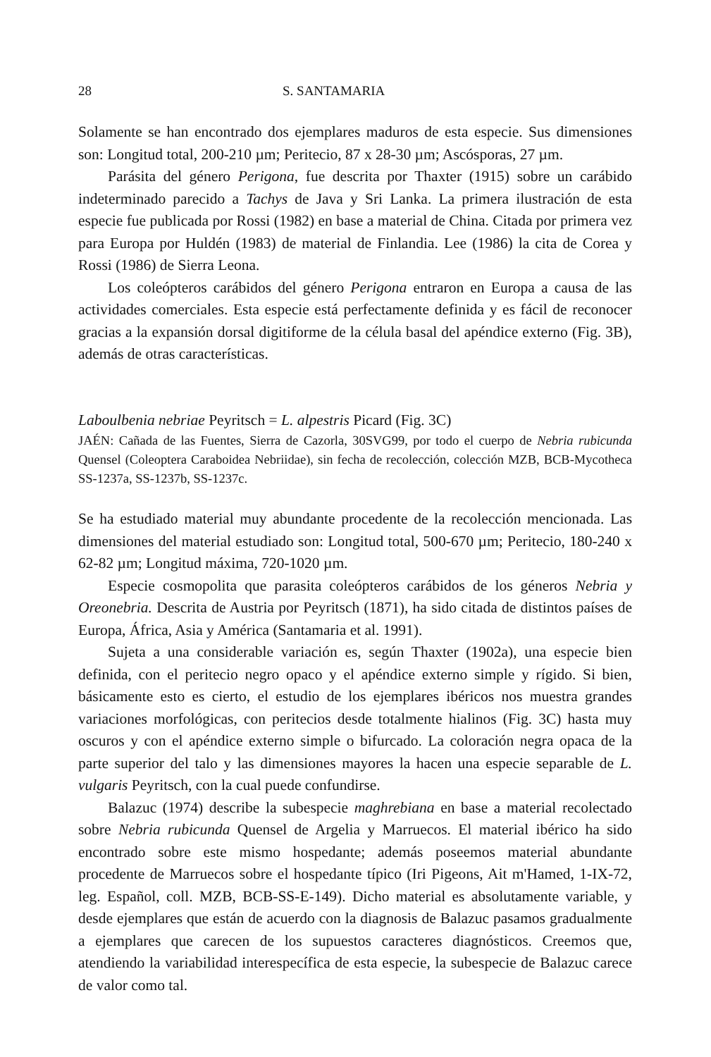28 S. SANTAMARIA
Solamente se han encontrado dos ejemplares maduros de esta especie. Sus dimensiones son: Longitud total, 200-210 µm; Peritecio, 87 x 28-30 µm; Ascósporas, 27 µm.
Parásita del género Perigona, fue descrita por Thaxter (1915) sobre un carábido indeterminado parecido a Tachys de Java y Sri Lanka. La primera ilustración de esta especie fue publicada por Rossi (1982) en base a material de China. Citada por primera vez para Europa por Huldén (1983) de material de Finlandia. Lee (1986) la cita de Corea y Rossi (1986) de Sierra Leona.
Los coleópteros carábidos del género Perigona entraron en Europa a causa de las actividades comerciales. Esta especie está perfectamente definida y es fácil de reconocer gracias a la expansión dorsal digitiforme de la célula basal del apéndice externo (Fig. 3B), además de otras características.
Laboulbenia nebriae Peyritsch = L. alpestris Picard (Fig. 3C)
JAÉN: Cañada de las Fuentes, Sierra de Cazorla, 30SVG99, por todo el cuerpo de Nebria rubicunda Quensel (Coleoptera Caraboidea Nebriidae), sin fecha de recolección, colección MZB, BCB-Mycotheca SS-1237a, SS-1237b, SS-1237c.
Se ha estudiado material muy abundante procedente de la recolección mencionada. Las dimensiones del material estudiado son: Longitud total, 500-670 µm; Peritecio, 180-240 x 62-82 µm; Longitud máxima, 720-1020 µm.
Especie cosmopolita que parasita coleópteros carábidos de los géneros Nebria y Oreonebria. Descrita de Austria por Peyritsch (1871), ha sido citada de distintos países de Europa, África, Asia y América (Santamaria et al. 1991).
Sujeta a una considerable variación es, según Thaxter (1902a), una especie bien definida, con el peritecio negro opaco y el apéndice externo simple y rígido. Si bien, básicamente esto es cierto, el estudio de los ejemplares ibéricos nos muestra grandes variaciones morfológicas, con peritecios desde totalmente hialinos (Fig. 3C) hasta muy oscuros y con el apéndice externo simple o bifurcado. La coloración negra opaca de la parte superior del talo y las dimensiones mayores la hacen una especie separable de L. vulgaris Peyritsch, con la cual puede confundirse.
Balazuc (1974) describe la subespecie maghrebiana en base a material recolectado sobre Nebria rubicunda Quensel de Argelia y Marruecos. El material ibérico ha sido encontrado sobre este mismo hospedante; además poseemos material abundante procedente de Marruecos sobre el hospedante típico (Iri Pigeons, Ait m'Hamed, 1-IX-72, leg. Español, coll. MZB, BCB-SS-E-149). Dicho material es absolutamente variable, y desde ejemplares que están de acuerdo con la diagnosis de Balazuc pasamos gradualmente a ejemplares que carecen de los supuestos caracteres diagnósticos. Creemos que, atendiendo la variabilidad interespecífica de esta especie, la subespecie de Balazuc carece de valor como tal.